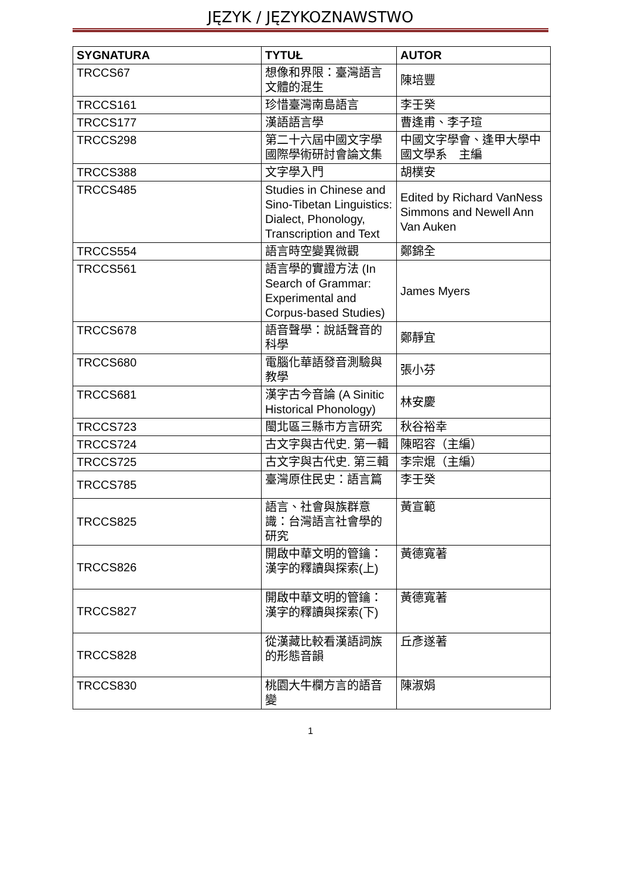JĘZYK / JĘZYKOZNAWSTWO
| SYGNATURA | TYTUŁ | AUTOR |
| --- | --- | --- |
| TRCCS67 | 想像和界限：臺灣語言文體的混生 | 陳培豐 |
| TRCCS161 | 珍惜臺灣南島語言 | 李壬癸 |
| TRCCS177 | 漢語語言學 | 曹逢甫、李子瑄 |
| TRCCS298 | 第二十六屆中國文字學國際學術研討會論文集 | 中國文字學會、逢甲大學中國文學系 主編 |
| TRCCS388 | 文字學入門 | 胡樸安 |
| TRCCS485 | Studies in Chinese and Sino-Tibetan Linguistics: Dialect, Phonology, Transcription and Text | Edited by Richard VanNess Simmons and Newell Ann Van Auken |
| TRCCS554 | 語言時空變異微觀 | 鄭錦全 |
| TRCCS561 | 語言學的實證方法 (In Search of Grammar: Experimental and Corpus-based Studies) | James Myers |
| TRCCS678 | 語音聲學：說話聲音的科學 | 鄭靜宜 |
| TRCCS680 | 電腦化華語發音測驗與教學 | 張小芬 |
| TRCCS681 | 漢字古今音論 (A Sinitic Historical Phonology) | 林安慶 |
| TRCCS723 | 閩北區三縣市方言研究 | 秋谷裕幸 |
| TRCCS724 | 古文字與古代史. 第一輯 | 陳昭容（主編） |
| TRCCS725 | 古文字與古代史. 第三輯 | 李宗焜（主編） |
| TRCCS785 | 臺灣原住民史：語言篇 | 李壬癸 |
| TRCCS825 | 語言、社會與族群意識：台灣語言社會學的研究 | 黃宣範 |
| TRCCS826 | 開啟中華文明的管鑰：漢字的釋讀與探索(上) | 黃德寬著 |
| TRCCS827 | 開啟中華文明的管鑰：漢字的釋讀與探索(下) | 黃德寬著 |
| TRCCS828 | 從漢藏比較看漢語詞族的形態音韻 | 丘彥遂著 |
| TRCCS830 | 桃園大牛欄方言的語音變 | 陳淑娟 |
1